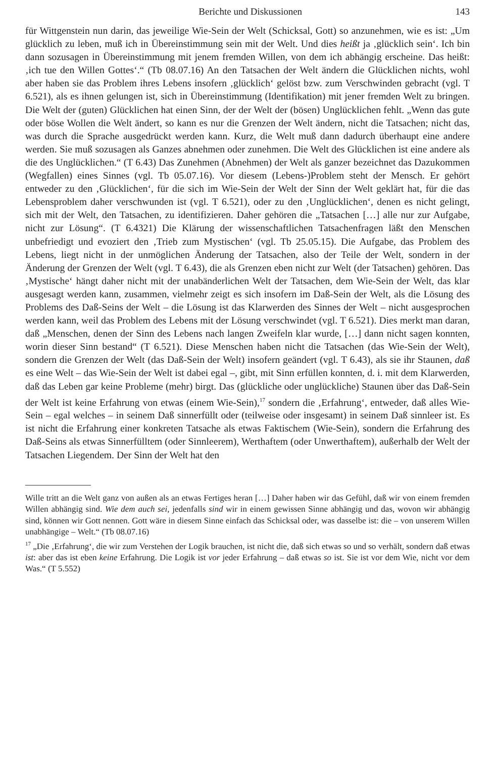Berichte und Diskussionen 143
für Wittgenstein nun darin, das jeweilige Wie-Sein der Welt (Schicksal, Gott) so anzunehmen, wie es ist: „Um glücklich zu leben, muß ich in Übereinstimmung sein mit der Welt. Und dies heißt ja ‚glücklich sein‘. Ich bin dann sozusagen in Übereinstimmung mit jenem fremden Willen, von dem ich abhängig erscheine. Das heißt: ‚ich tue den Willen Gottes‘.“ (Tb 08.07.16) An den Tatsachen der Welt ändern die Glücklichen nichts, wohl aber haben sie das Problem ihres Lebens insofern ‚glücklich‘ gelöst bzw. zum Verschwinden gebracht (vgl. T 6.521), als es ihnen gelungen ist, sich in Übereinstimmung (Identifikation) mit jener fremden Welt zu bringen. Die Welt der (guten) Glücklichen hat einen Sinn, der der Welt der (bösen) Unglücklichen fehlt. „Wenn das gute oder böse Wollen die Welt ändert, so kann es nur die Grenzen der Welt ändern, nicht die Tatsachen; nicht das, was durch die Sprache ausgedrückt werden kann. Kurz, die Welt muß dann dadurch überhaupt eine andere werden. Sie muß sozusagen als Ganzes abnehmen oder zunehmen. Die Welt des Glücklichen ist eine andere als die des Unglücklichen.“ (T 6.43) Das Zunehmen (Abnehmen) der Welt als ganzer bezeichnet das Dazukommen (Wegfallen) eines Sinnes (vgl. Tb 05.07.16). Vor diesem (Lebens-)Problem steht der Mensch. Er gehört entweder zu den ‚Glücklichen‘, für die sich im Wie-Sein der Welt der Sinn der Welt geklärt hat, für die das Lebensproblem daher verschwunden ist (vgl. T 6.521), oder zu den ‚Unglücklichen‘, denen es nicht gelingt, sich mit der Welt, den Tatsachen, zu identifizieren. Daher gehören die „Tatsachen […] alle nur zur Aufgabe, nicht zur Lösung“. (T 6.4321) Die Klärung der wissenschaftlichen Tatsachenfragen läßt den Menschen unbefriedigt und evoziert den ‚Trieb zum Mystischen‘ (vgl. Tb 25.05.15). Die Aufgabe, das Problem des Lebens, liegt nicht in der unmöglichen Änderung der Tatsachen, also der Teile der Welt, sondern in der Änderung der Grenzen der Welt (vgl. T 6.43), die als Grenzen eben nicht zur Welt (der Tatsachen) gehören. Das ‚Mystische‘ hängt daher nicht mit der unabänderlichen Welt der Tatsachen, dem Wie-Sein der Welt, das klar ausgesagt werden kann, zusammen, vielmehr zeigt es sich insofern im Daß-Sein der Welt, als die Lösung des Problems des Daß-Seins der Welt – die Lösung ist das Klarwerden des Sinnes der Welt – nicht ausgesprochen werden kann, weil das Problem des Lebens mit der Lösung verschwindet (vgl. T 6.521). Dies merkt man daran, daß „Menschen, denen der Sinn des Lebens nach langen Zweifeln klar wurde, […] dann nicht sagen konnten, worin dieser Sinn bestand“ (T 6.521). Diese Menschen haben nicht die Tatsachen (das Wie-Sein der Welt), sondern die Grenzen der Welt (das Daß-Sein der Welt) insofern geändert (vgl. T 6.43), als sie ihr Staunen, daß es eine Welt – das Wie-Sein der Welt ist dabei egal –, gibt, mit Sinn erfüllen konnten, d. i. mit dem Klarwerden, daß das Leben gar keine Probleme (mehr) birgt. Das (glückliche oder unglückliche) Staunen über das Daß-Sein der Welt ist keine Erfahrung von etwas (einem Wie-Sein),<sup>17</sup> sondern die ‚Erfahrung‘, entweder, daß alles Wie-Sein – egal welches – in seinem Daß sinnerfüllt oder (teilweise oder insgesamt) in seinem Daß sinnleer ist. Es ist nicht die Erfahrung einer konkreten Tatsache als etwas Faktischem (Wie-Sein), sondern die Erfahrung des Daß-Seins als etwas Sinnerfülltem (oder Sinnleerem), Werthaftem (oder Unwerthaftem), außerhalb der Welt der Tatsachen Liegendem. Der Sinn der Welt hat den
Wille tritt an die Welt ganz von außen als an etwas Fertiges heran […] Daher haben wir das Gefühl, daß wir von einem fremden Willen abhängig sind. Wie dem auch sei, jedenfalls sind wir in einem gewissen Sinne abhängig und das, wovon wir abhängig sind, können wir Gott nennen. Gott wäre in diesem Sinne einfach das Schicksal oder, was dasselbe ist: die – von unserem Willen unabhängige – Welt.“ (Tb 08.07.16)
<sup>17</sup> „Die ‚Erfahrung‘, die wir zum Verstehen der Logik brauchen, ist nicht die, daß sich etwas so und so verhält, sondern daß etwas ist: aber das ist eben keine Erfahrung. Die Logik ist vor jeder Erfahrung – daß etwas so ist. Sie ist vor dem Wie, nicht vor dem Was.“ (T 5.552)